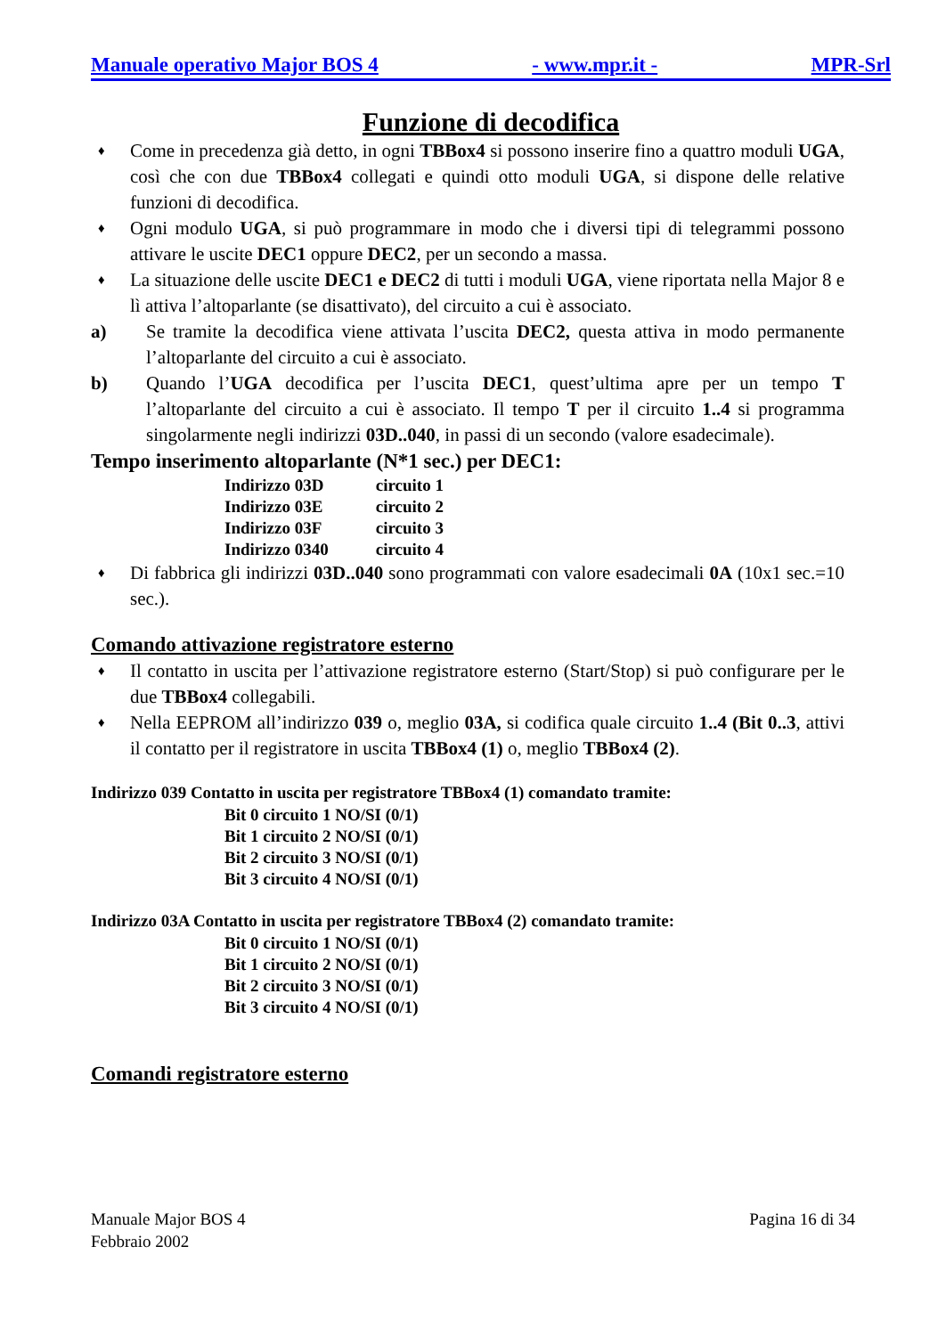Manuale operativo Major BOS 4 - www.mpr.it - MPR-Srl
Funzione di decodifica
♦
Come in precedenza già detto, in ogni TBBox4 si possono inserire fino a quattro moduli UGA, così che con due TBBox4 collegati e quindi otto moduli UGA, si dispone delle relative funzioni di decodifica.
♦
Ogni modulo UGA, si può programmare in modo che i diversi tipi di telegrammi possono attivare le uscite DEC1 oppure DEC2, per un secondo a massa.
♦
La situazione delle uscite DEC1 e DEC2 di tutti i moduli UGA, viene riportata nella Major 8 e lì attiva l’altoparlante (se disattivato), del circuito a cui è associato.
a) Se tramite la decodifica viene attivata l’uscita DEC2, questa attiva in modo permanente l’altoparlante del circuito a cui è associato.
b) Quando l’UGA decodifica per l’uscita DEC1, quest’ultima apre per un tempo T l’altoparlante del circuito a cui è associato. Il tempo T per il circuito 1..4 si programma singolarmente negli indirizzi 03D..040, in passi di un secondo (valore esadecimale).
Tempo inserimento altoparlante (N*1 sec.) per DEC1:
Indirizzo 03D circuito 1
Indirizzo 03E circuito 2
Indirizzo 03F circuito 3
Indirizzo 0340 circuito 4
♦
Di fabbrica gli indirizzi 03D..040 sono programmati con valore esadecimali 0A (10x1 sec.=10 sec.).
Comando attivazione registratore esterno
♦
Il contatto in uscita per l’attivazione registratore esterno (Start/Stop) si può configurare per le due TBBox4 collegabili.
♦
Nella EEPROM all’indirizzo 039 o, meglio 03A, si codifica quale circuito 1..4 (Bit 0..3, attivi il contatto per il registratore in uscita TBBox4 (1) o, meglio TBBox4 (2).
Indirizzo 039 Contatto in uscita per registratore TBBox4 (1) comandato tramite:
Bit 0 circuito 1 NO/SI (0/1)
Bit 1 circuito 2 NO/SI (0/1)
Bit 2 circuito 3 NO/SI (0/1)
Bit 3 circuito 4 NO/SI (0/1)
Indirizzo 03A Contatto in uscita per registratore TBBox4 (2) comandato tramite:
Bit 0 circuito 1 NO/SI (0/1)
Bit 1 circuito 2 NO/SI (0/1)
Bit 2 circuito 3 NO/SI (0/1)
Bit 3 circuito 4 NO/SI (0/1)
Comandi registratore esterno
Manuale Major BOS 4
Febbraio 2002
Pagina 16 di 34